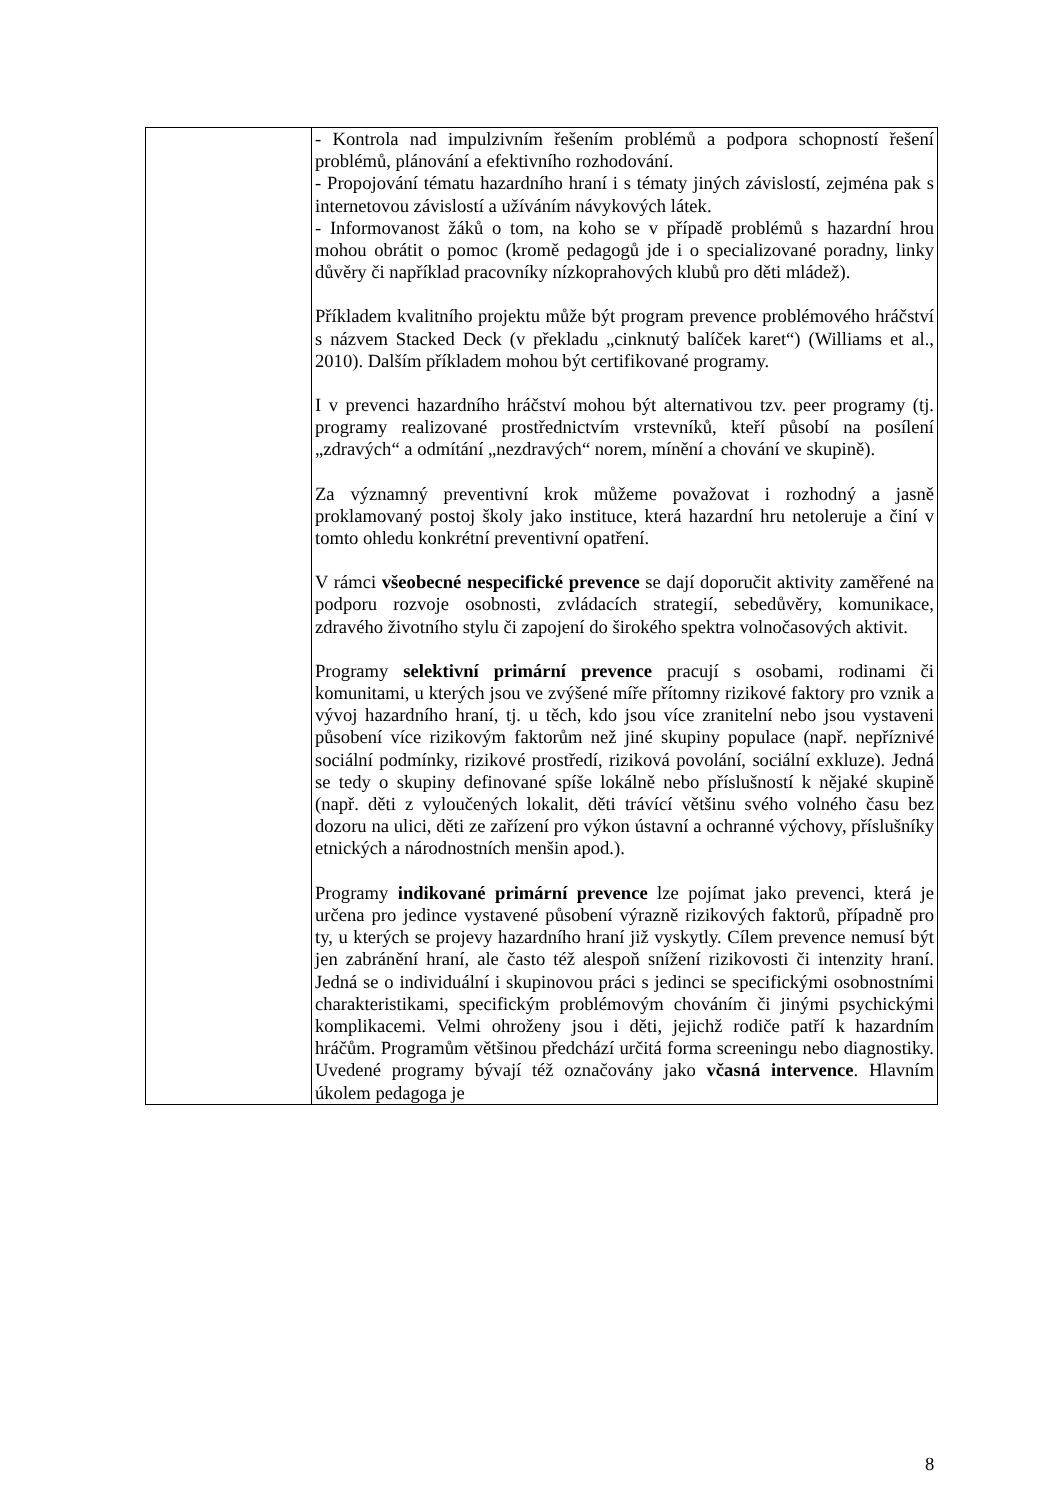| | - Kontrola nad impulzivním řešením problémů a podpora schopností řešení problémů, plánování a efektivního rozhodování. - Propojování tématu hazardního hraní i s tématy jiných závislostí, zejména pak s internetovou závislostí a užíváním návykových látek. - Informovanost žáků o tom, na koho se v případě problémů s hazardní hrou mohou obrátit o pomoc (kromě pedagogů jde i o specializované poradny, linky důvěry či například pracovníky nízkoprahových klubů pro děti mládež). Příkladem kvalitního projektu může být program prevence problémového hráčství s názvem Stacked Deck (v překladu „cinknutý balíček karet“) (Williams et al., 2010). Dalším příkladem mohou být certifikované programy. I v prevenci hazardního hráčství mohou být alternativou tzv. peer programy (tj. programy realizované prostřednictvím vrstevníků, kteří působí na posílení „zdravých“ a odmítání „nezdravých“ norem, mínění a chování ve skupině). Za významný preventivní krok můžeme považovat i rozhodný a jasně proklamovaný postoj školy jako instituce, která hazardní hru netoleruje a činí v tomto ohledu konkrétní preventivní opatření. V rámci všeobecné nespecifické prevence se dají doporučit aktivity zaměřené na podporu rozvoje osobnosti, zvládacích strategií, sebedůvěry, komunikace, zdravého životního stylu či zapojení do širokého spektra volnočasových aktivit. Programy selektivní primární prevence pracují s osobami, rodinami či komunitami, u kterých jsou ve zvýšené míře přítomny rizikové faktory pro vznik a vývoj hazardního hraní, tj. u těch, kdo jsou více zranitelní nebo jsou vystaveni působení více rizikovým faktorům než jiné skupiny populace (např. nepříznivé sociální podmínky, rizikové prostředí, riziková povolání, sociální exkluze). Jedná se tedy o skupiny definované spíše lokálně nebo příslušností k nějaké skupině (např. děti z vyloučených lokalit, děti trávící většinu svého volného času bez dozoru na ulici, děti ze zařízení pro výkon ústavní a ochranné výchovy, příslušníky etnických a národnostních menšin apod.). Programy indikované primární prevence lze pojímat jako prevenci, která je určena pro jedince vystavené působení výrazně rizikových faktorů, případně pro ty, u kterých se projevy hazardního hraní již vyskytly. Cílem prevence nemusí být jen zabránění hraní, ale často též alespoň snížení rizikovosti či intenzity hraní. Jedná se o individuální i skupinovou práci s jedinci se specifickými osobnostními charakteristikami, specifickým problémovým chováním či jinými psychickými komplikacemi. Velmi ohroženy jsou i děti, jejichž rodiče patří k hazardním hráčům. Programům většinou předchází určitá forma screeningu nebo diagnostiky. Uvedené programy bývají též označovány jako včasná intervence . Hlavním úkolem pedagoga je |
8